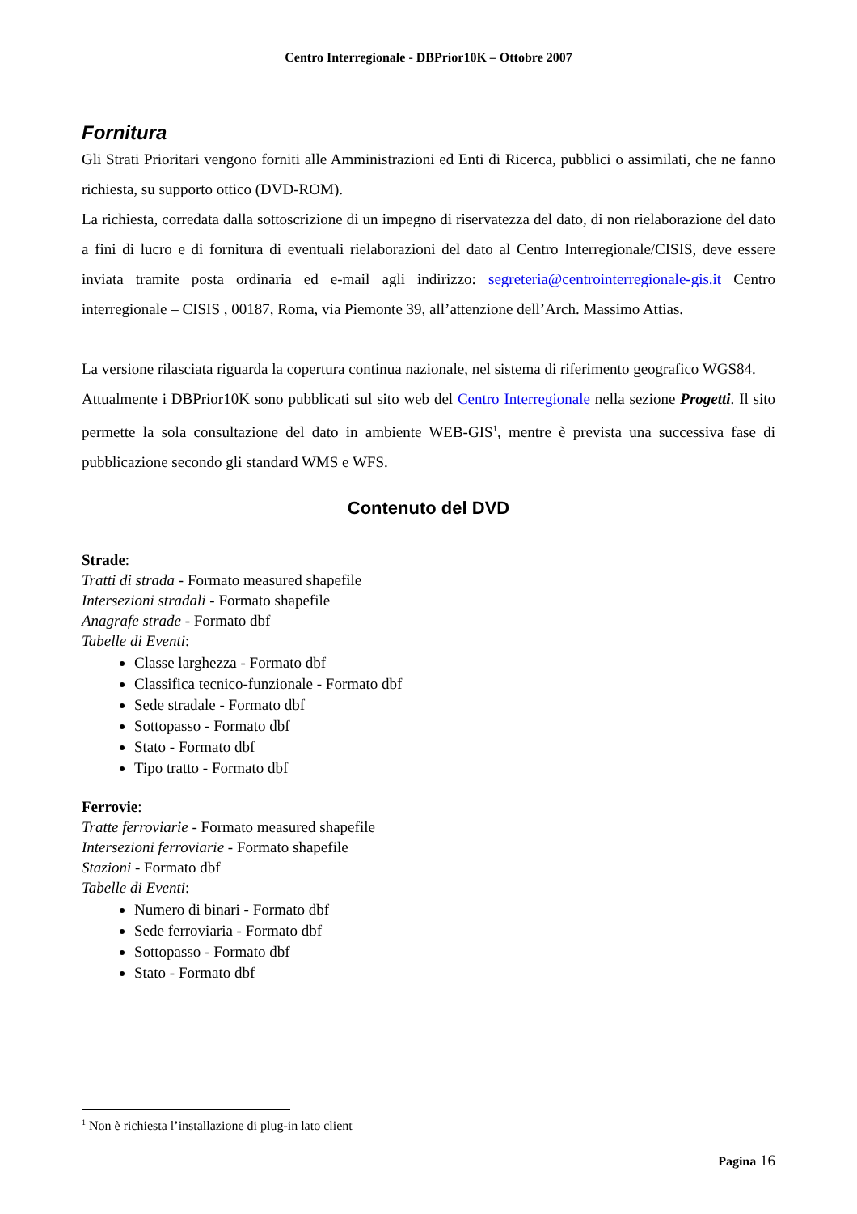Centro Interregionale - DBPrior10K – Ottobre 2007
Fornitura
Gli Strati Prioritari vengono forniti alle Amministrazioni ed Enti di Ricerca, pubblici o assimilati, che ne fanno richiesta, su supporto ottico (DVD-ROM).
La richiesta, corredata dalla sottoscrizione di un impegno di riservatezza del dato, di non rielaborazione del dato a fini di lucro e di fornitura di eventuali rielaborazioni del dato al Centro Interregionale/CISIS, deve essere inviata tramite posta ordinaria ed e-mail agli indirizzo: segreteria@centrointerregionale-gis.it Centro interregionale – CISIS , 00187, Roma, via Piemonte 39, all’attenzione dell’Arch. Massimo Attias.
La versione rilasciata riguarda la copertura continua nazionale, nel sistema di riferimento geografico WGS84.
Attualmente i DBPrior10K sono pubblicati sul sito web del Centro Interregionale nella sezione Progetti. Il sito permette la sola consultazione del dato in ambiente WEB-GIS<sup>1</sup>, mentre è prevista una successiva fase di pubblicazione secondo gli standard WMS e WFS.
Contenuto del DVD
Strade:
Tratti di strada - Formato measured shapefile
Intersezioni stradali - Formato shapefile
Anagrafe strade - Formato dbf
Tabelle di Eventi:
Classe larghezza - Formato dbf
Classifica tecnico-funzionale - Formato dbf
Sede stradale - Formato dbf
Sottopasso - Formato dbf
Stato - Formato dbf
Tipo tratto - Formato dbf
Ferrovie:
Tratte ferroviarie - Formato measured shapefile
Intersezioni ferroviarie - Formato shapefile
Stazioni - Formato dbf
Tabelle di Eventi:
Numero di binari - Formato dbf
Sede ferroviaria - Formato dbf
Sottopasso - Formato dbf
Stato - Formato dbf
<sup>1</sup> Non è richiesta l’installazione di plug-in lato client
Pagina 16